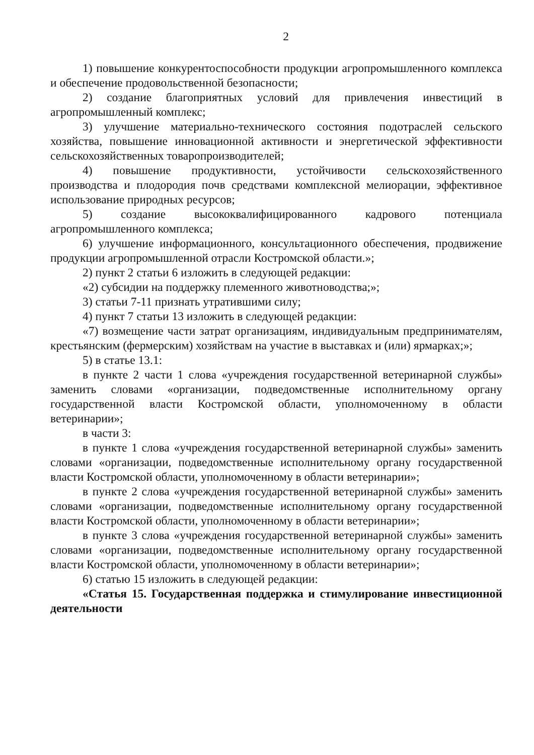2
1) повышение конкурентоспособности продукции агропромышленного комплекса и обеспечение продовольственной безопасности;
2) создание благоприятных условий для привлечения инвестиций в агропромышленный комплекс;
3) улучшение материально-технического состояния подотраслей сельского хозяйства, повышение инновационной активности и энергетической эффективности сельскохозяйственных товаропроизводителей;
4) повышение продуктивности, устойчивости сельскохозяйственного производства и плодородия почв средствами комплексной мелиорации, эффективное использование природных ресурсов;
5) создание высококвалифицированного кадрового потенциала агропромышленного комплекса;
6) улучшение информационного, консультационного обеспечения, продвижение продукции агропромышленной отрасли Костромской области.»;
2) пункт 2 статьи 6 изложить в следующей редакции:
«2) субсидии на поддержку племенного животноводства;»;
3) статьи 7-11 признать утратившими силу;
4) пункт 7 статьи 13 изложить в следующей редакции:
«7) возмещение части затрат организациям, индивидуальным предпринимателям, крестьянским (фермерским) хозяйствам на участие в выставках и (или) ярмарках;»;
5) в статье 13.1:
в пункте 2 части 1 слова «учреждения государственной ветеринарной службы» заменить словами «организации, подведомственные исполнительному органу государственной власти Костромской области, уполномоченному в области ветеринарии»;
в части 3:
в пункте 1 слова «учреждения государственной ветеринарной службы» заменить словами «организации, подведомственные исполнительному органу государственной власти Костромской области, уполномоченному в области ветеринарии»;
в пункте 2 слова «учреждения государственной ветеринарной службы» заменить словами «организации, подведомственные исполнительному органу государственной власти Костромской области, уполномоченному в области ветеринарии»;
в пункте 3 слова «учреждения государственной ветеринарной службы» заменить словами «организации, подведомственные исполнительному органу государственной власти Костромской области, уполномоченному в области ветеринарии»;
6) статью 15 изложить в следующей редакции:
«Статья 15. Государственная поддержка и стимулирование инвестиционной деятельности